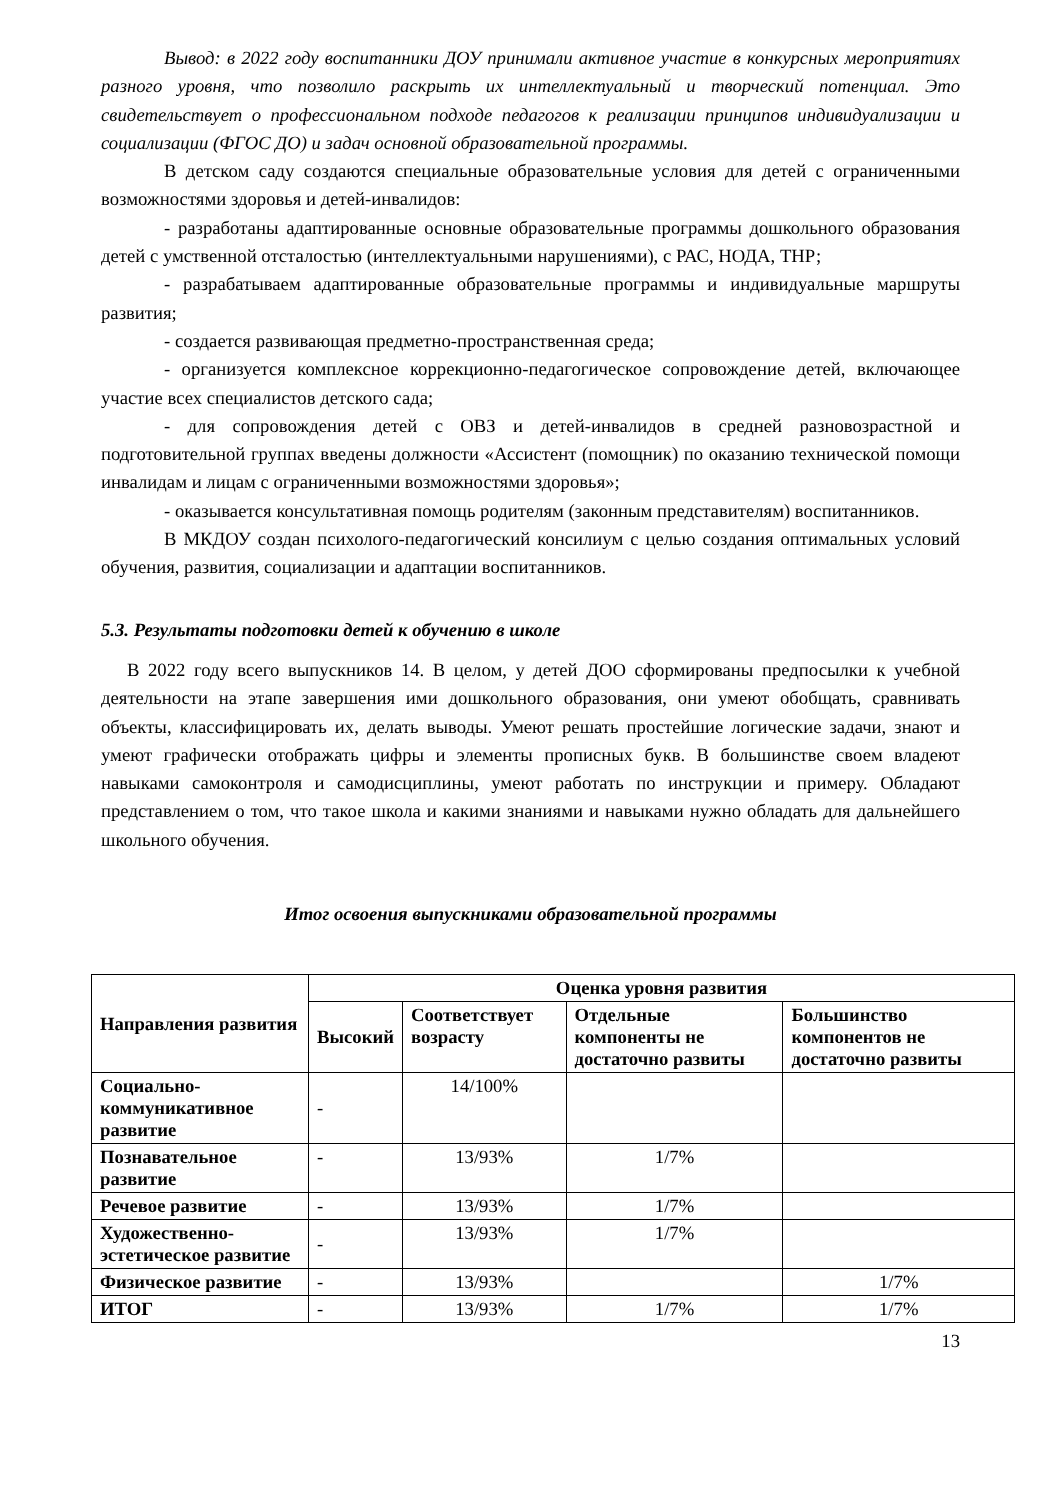Вывод: в 2022 году воспитанники ДОУ принимали активное участие в конкурсных мероприятиях разного уровня, что позволило раскрыть их интеллектуальный и творческий потенциал. Это свидетельствует о профессиональном подходе педагогов к реализации принципов индивидуализации и социализации (ФГОС ДО) и задач основной образовательной программы.
В детском саду создаются специальные образовательные условия для детей с ограниченными возможностями здоровья и детей-инвалидов:
- разработаны адаптированные основные образовательные программы дошкольного образования детей с умственной отсталостью (интеллектуальными нарушениями), с РАС, НОДА, ТНР;
- разрабатываем адаптированные образовательные программы и индивидуальные маршруты развития;
- создается развивающая предметно-пространственная среда;
- организуется комплексное коррекционно-педагогическое сопровождение детей, включающее участие всех специалистов детского сада;
- для сопровождения детей с ОВЗ и детей-инвалидов в средней разновозрастной и подготовительной группах введены должности «Ассистент (помощник) по оказанию технической помощи инвалидам и лицам с ограниченными возможностями здоровья»;
- оказывается консультативная помощь родителям (законным представителям) воспитанников.
В МКДОУ создан психолого-педагогический консилиум с целью создания оптимальных условий обучения, развития, социализации и адаптации воспитанников.
5.3. Результаты подготовки детей к обучению в школе
В 2022 году всего выпускников 14. В целом, у детей ДОО сформированы предпосылки к учебной деятельности на этапе завершения ими дошкольного образования, они умеют обобщать, сравнивать объекты, классифицировать их, делать выводы. Умеют решать простейшие логические задачи, знают и умеют графически отображать цифры и элементы прописных букв. В большинстве своем владеют навыками самоконтроля и самодисциплины, умеют работать по инструкции и примеру. Обладают представлением о том, что такое школа и какими знаниями и навыками нужно обладать для дальнейшего школьного обучения.
Итог освоения выпускниками образовательной программы
| Направления развития | Оценка уровня развития | | | |
| --- | --- | --- | --- | --- |
| | Высокий | Соответствует возрасту | Отдельные компоненты не достаточно развиты | Большинство компонентов не достаточно развиты |
| Социально-коммуникативное развитие | - | 14/100% | | |
| Познавательное развитие | - | 13/93% | 1/7% | |
| Речевое развитие | - | 13/93% | 1/7% | |
| Художественно-эстетическое развитие | - | 13/93% | 1/7% | |
| Физическое развитие | - | 13/93% | | 1/7% |
| ИТОГ | - | 13/93% | 1/7% | 1/7% |
13